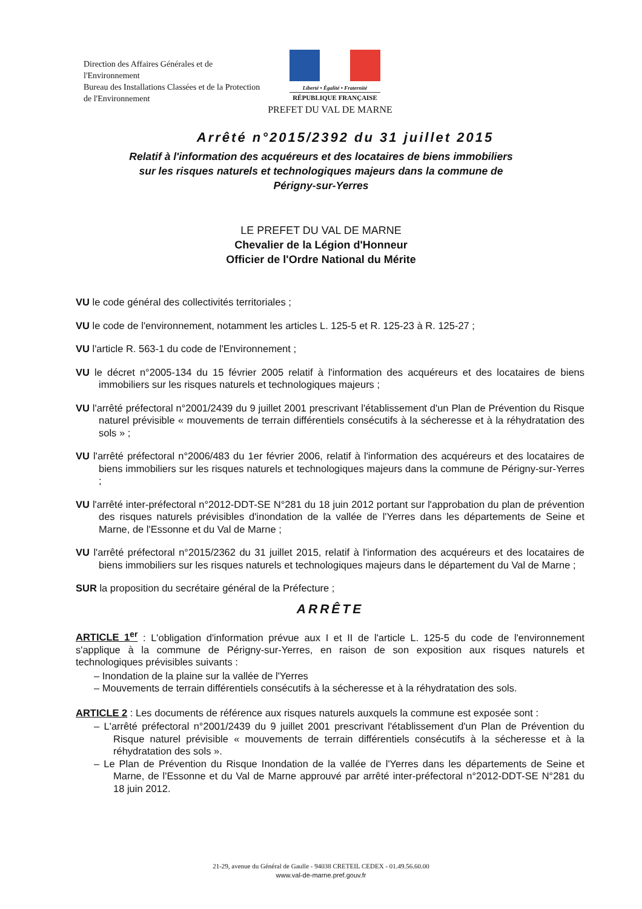Direction des Affaires Générales et de l'Environnement
Bureau des Installations Classées et de la Protection de l'Environnement
Liberté • Égalité • Fraternité
RÉPUBLIQUE FRANÇAISE
PREFET DU VAL DE MARNE
Arrêté n°2015/2392 du 31 juillet 2015
Relatif à l'information des acquéreurs et des locataires de biens immobiliers sur les risques naturels et technologiques majeurs dans la commune de Périgny-sur-Yerres
LE PREFET DU VAL DE MARNE
Chevalier de la Légion d'Honneur
Officier de l'Ordre National du Mérite
VU le code général des collectivités territoriales ;
VU le code de l'environnement, notamment les articles L. 125-5 et R. 125-23 à R. 125-27 ;
VU l'article R. 563-1 du code de l'Environnement ;
VU le décret n°2005-134 du 15 février 2005 relatif à l'information des acquéreurs et des locataires de biens immobiliers sur les risques naturels et technologiques majeurs ;
VU l'arrêté préfectoral n°2001/2439 du 9 juillet 2001 prescrivant l'établissement d'un Plan de Prévention du Risque naturel prévisible « mouvements de terrain différentiels consécutifs à la sécheresse et à la réhydratation des sols » ;
VU l'arrêté préfectoral n°2006/483 du 1er février 2006, relatif à l'information des acquéreurs et des locataires de biens immobiliers sur les risques naturels et technologiques majeurs dans la commune de Périgny-sur-Yerres ;
VU l'arrêté inter-préfectoral n°2012-DDT-SE N°281 du 18 juin 2012 portant sur l'approbation du plan de prévention des risques naturels prévisibles d'inondation de la vallée de l'Yerres dans les départements de Seine et Marne, de l'Essonne et du Val de Marne ;
VU l'arrêté préfectoral n°2015/2362 du 31 juillet 2015, relatif à l'information des acquéreurs et des locataires de biens immobiliers sur les risques naturels et technologiques majeurs dans le département du Val de Marne ;
SUR la proposition du secrétaire général de la Préfecture ;
ARRÊTE
ARTICLE 1<sup>er</sup> : L'obligation d'information prévue aux I et II de l'article L. 125-5 du code de l'environnement s'applique à la commune de Périgny-sur-Yerres, en raison de son exposition aux risques naturels et technologiques prévisibles suivants :
– Inondation de la plaine sur la vallée de l'Yerres
– Mouvements de terrain différentiels consécutifs à la sécheresse et à la réhydratation des sols.
ARTICLE 2 : Les documents de référence aux risques naturels auxquels la commune est exposée sont :
– L'arrêté préfectoral n°2001/2439 du 9 juillet 2001 prescrivant l'établissement d'un Plan de Prévention du Risque naturel prévisible « mouvements de terrain différentiels consécutifs à la sécheresse et à la réhydratation des sols ».
– Le Plan de Prévention du Risque Inondation de la vallée de l'Yerres dans les départements de Seine et Marne, de l'Essonne et du Val de Marne approuvé par arrêté inter-préfectoral n°2012-DDT-SE N°281 du 18 juin 2012.
21-29, avenue du Général de Gaulle - 94038 CRETEIL CEDEX - 01.49.56.60.00
www.val-de-marne.pref.gouv.fr